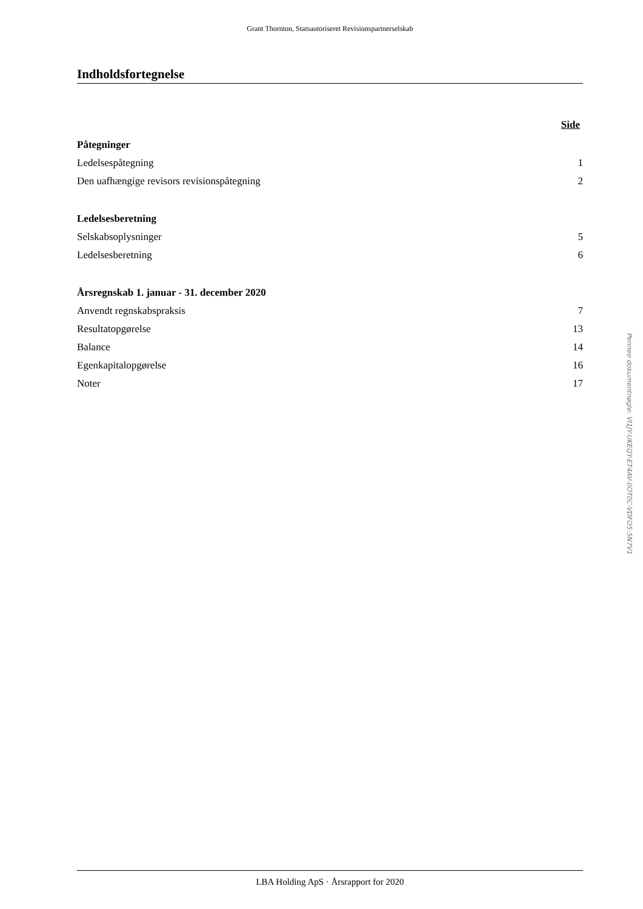Grant Thornton, Statsautoriseret Revisionspartnerselskab
Indholdsfortegnelse
Side
Påtegninger
Ledelsespåtegning 1
Den uafhængige revisors revisionspåtegning 2
Ledelsesberetning
Selskabsoplysninger 5
Ledelsesberetning 6
Årsregnskab 1. januar - 31. december 2020
Anvendt regnskabspraksis 7
Resultatopgørelse 13
Balance 14
Egenkapitalopgørelse 16
Noter 17
LBA Holding ApS · Årsrapport for 2020
Penneo dokumentnøgle: VI1JY-UKEQY-ET4AV-0OT0C-VDFO5-5N7V1